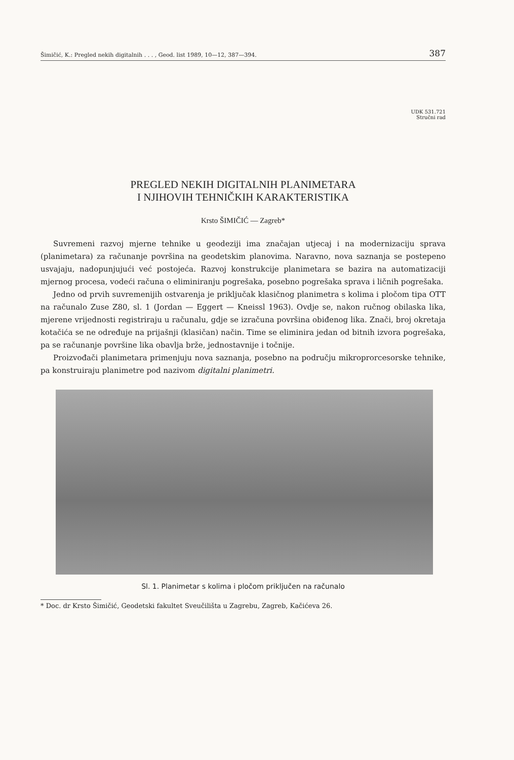Šimičić, K.: Pregled nekih digitalnih . . . , Geod. list 1989, 10—12, 387—394. 387
UDK 531.721
Stručni rad
PREGLED NEKIH DIGITALNIH PLANIMETARA
I NJIHOVIH TEHNIČKIH KARAKTERISTIKA
Krsto ŠIMIČIĆ — Zagreb*
Suvremeni razvoj mjerne tehnike u geodeziji ima značajan utjecaj i na modernizaciju sprava (planimetara) za računanje površina na geodetskim planovima. Naravno, nova saznanja se postepeno usvajaju, nadopunjujući već postojeća. Razvoj konstrukcije planimetara se bazira na automatizaciji mjernog procesa, vodeći računa o eliminiranju pogrešaka, posebno pogrešaka sprava i ličnih pogrešaka.
Jedno od prvih suvremenijih ostvarenja je priključak klasičnog planimetra s kolima i pločom tipa OTT na računalo Zuse Z80, sl. 1 (Jordan — Eggert — Kneissl 1963). Ovdje se, nakon ručnog obilaska lika, mjerene vrijednosti registriraju u računalu, gdje se izračuna površina obiđenog lika. Znači, broj okretaja kotačića se ne određuje na prijašnji (klasičan) način. Time se eliminira jedan od bitnih izvora pogrešaka, pa se računanje površine lika obavlja brže, jednostavnije i točnije.
Proizvođači planimetara primenjuju nova saznanja, posebno na području mikroprorcesorske tehnike, pa konstruiraju planimetre pod nazivom digitalni planimetri.
Sl. 1. Planimetar s kolima i pločom priključen na računalo
* Doc. dr Krsto Šimičić, Geodetski fakultet Sveučilišta u Zagrebu, Zagreb, Kačićeva 26.